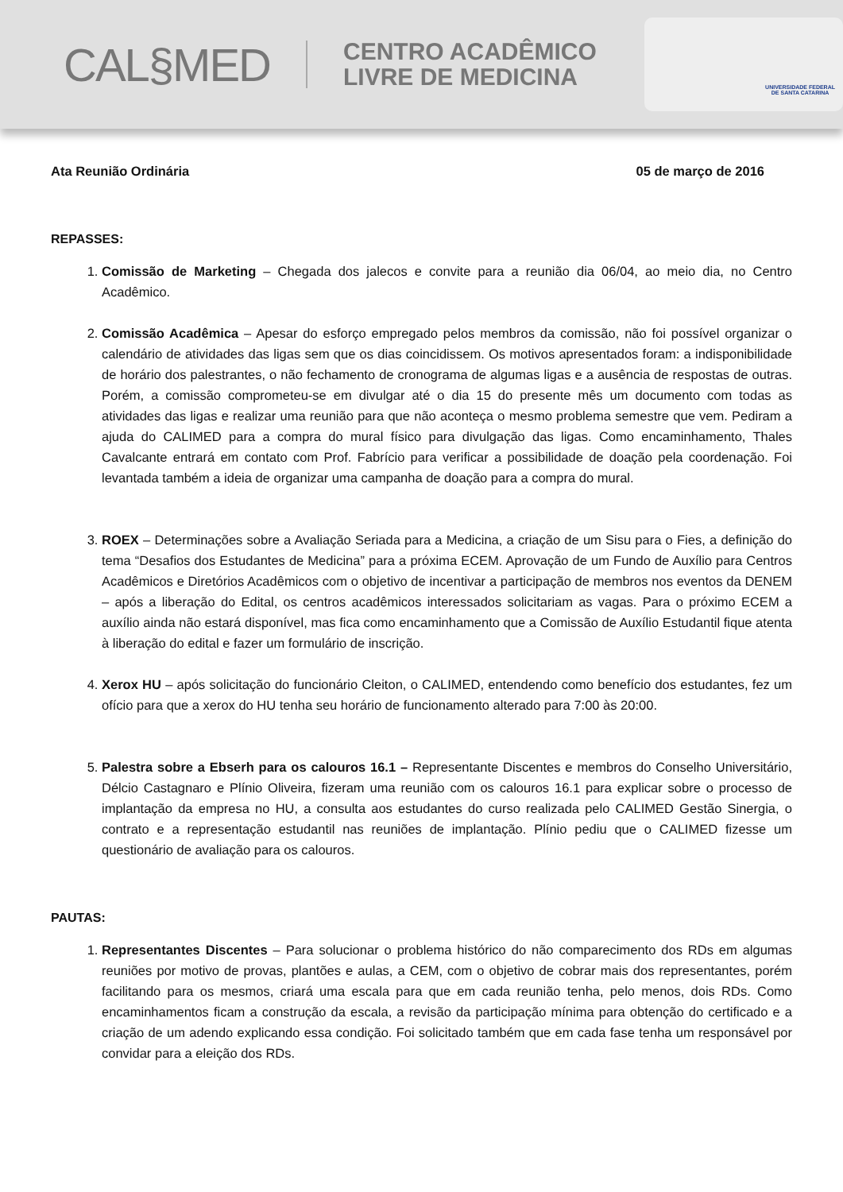CAL§MED
CENTRO ACADÊMICO
LIVRE DE MEDICINA
UNIVERSIDADE FEDERAL
DE SANTA CATARINA
Ata Reunião Ordinária 05 de março de 2016
REPASSES:
1. Comissão de Marketing – Chegada dos jalecos e convite para a reunião dia 06/04, ao meio dia, no Centro Acadêmico.
2. Comissão Acadêmica – Apesar do esforço empregado pelos membros da comissão, não foi possível organizar o calendário de atividades das ligas sem que os dias coincidissem. Os motivos apresentados foram: a indisponibilidade de horário dos palestrantes, o não fechamento de cronograma de algumas ligas e a ausência de respostas de outras. Porém, a comissão comprometeu-se em divulgar até o dia 15 do presente mês um documento com todas as atividades das ligas e realizar uma reunião para que não aconteça o mesmo problema semestre que vem. Pediram a ajuda do CALIMED para a compra do mural físico para divulgação das ligas. Como encaminhamento, Thales Cavalcante entrará em contato com Prof. Fabrício para verificar a possibilidade de doação pela coordenação. Foi levantada também a ideia de organizar uma campanha de doação para a compra do mural.
3. ROEX – Determinações sobre a Avaliação Seriada para a Medicina, a criação de um Sisu para o Fies, a definição do tema “Desafios dos Estudantes de Medicina” para a próxima ECEM. Aprovação de um Fundo de Auxílio para Centros Acadêmicos e Diretórios Acadêmicos com o objetivo de incentivar a participação de membros nos eventos da DENEM – após a liberação do Edital, os centros acadêmicos interessados solicitariam as vagas. Para o próximo ECEM a auxílio ainda não estará disponível, mas fica como encaminhamento que a Comissão de Auxílio Estudantil fique atenta à liberação do edital e fazer um formulário de inscrição.
4. Xerox HU – após solicitação do funcionário Cleiton, o CALIMED, entendendo como benefício dos estudantes, fez um ofício para que a xerox do HU tenha seu horário de funcionamento alterado para 7:00 às 20:00.
5. Palestra sobre a Ebserh para os calouros 16.1 – Representante Discentes e membros do Conselho Universitário, Délcio Castagnaro e Plínio Oliveira, fizeram uma reunião com os calouros 16.1 para explicar sobre o processo de implantação da empresa no HU, a consulta aos estudantes do curso realizada pelo CALIMED Gestão Sinergia, o contrato e a representação estudantil nas reuniões de implantação. Plínio pediu que o CALIMED fizesse um questionário de avaliação para os calouros.
PAUTAS:
1. Representantes Discentes – Para solucionar o problema histórico do não comparecimento dos RDs em algumas reuniões por motivo de provas, plantões e aulas, a CEM, com o objetivo de cobrar mais dos representantes, porém facilitando para os mesmos, criará uma escala para que em cada reunião tenha, pelo menos, dois RDs. Como encaminhamentos ficam a construção da escala, a revisão da participação mínima para obtenção do certificado e a criação de um adendo explicando essa condição. Foi solicitado também que em cada fase tenha um responsável por convidar para a eleição dos RDs.